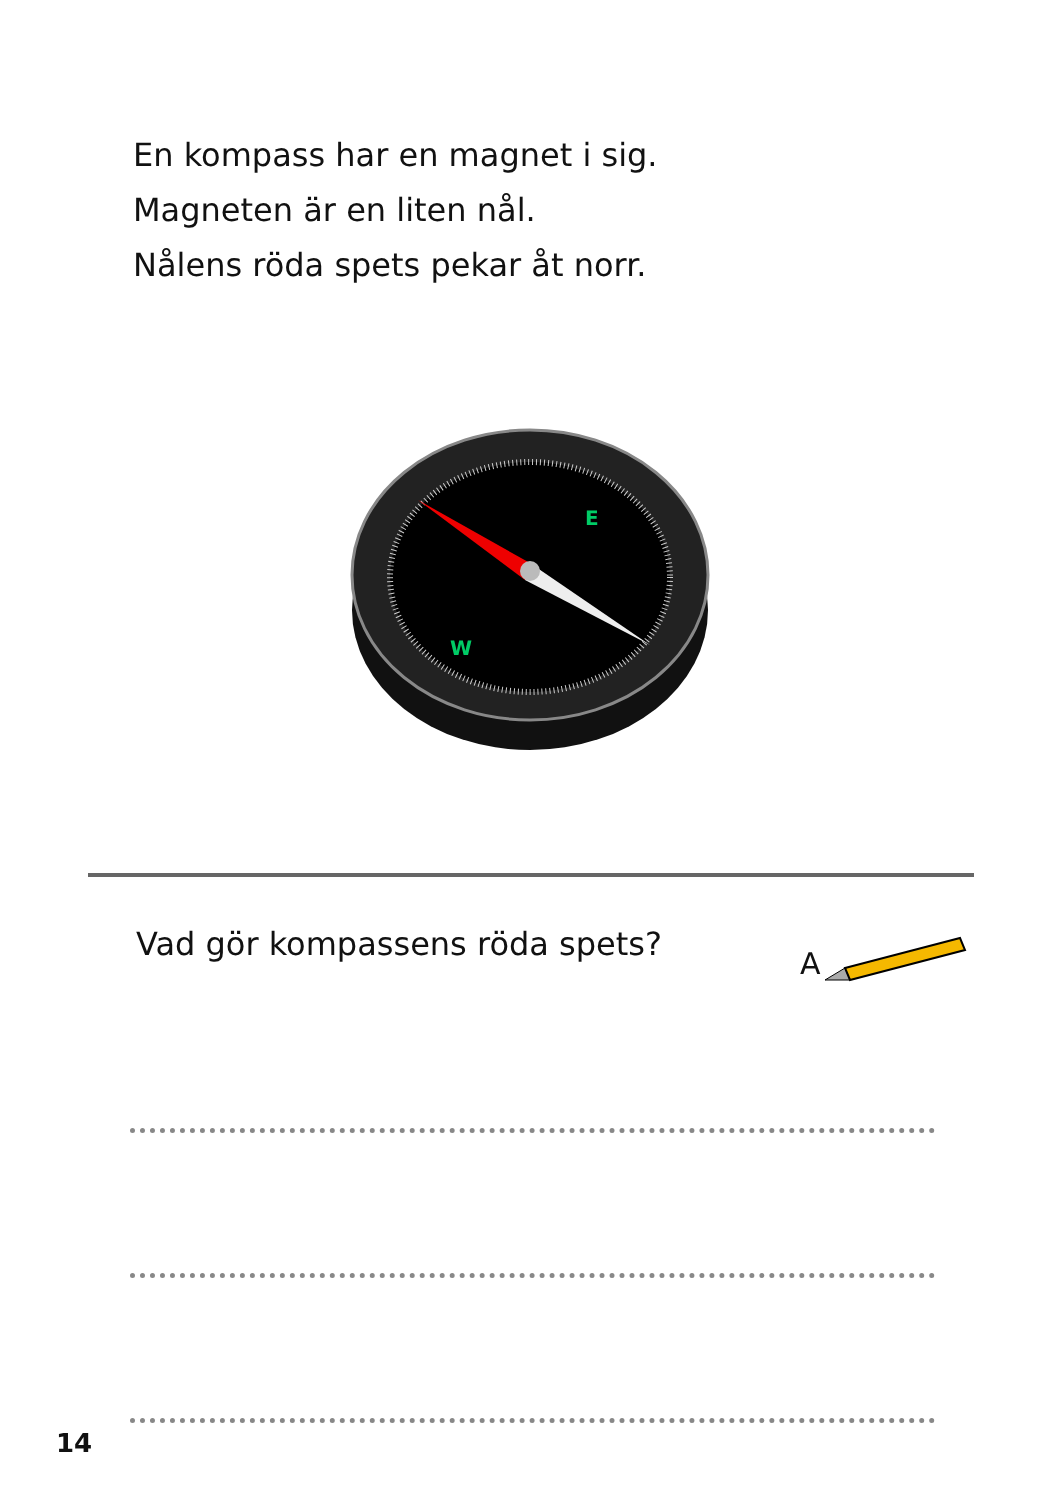En kompass har en magnet i sig.
Magneten är en liten nål.
Nålens röda spets pekar åt norr.
E
W
Vad gör kompassens röda spets?
A
14